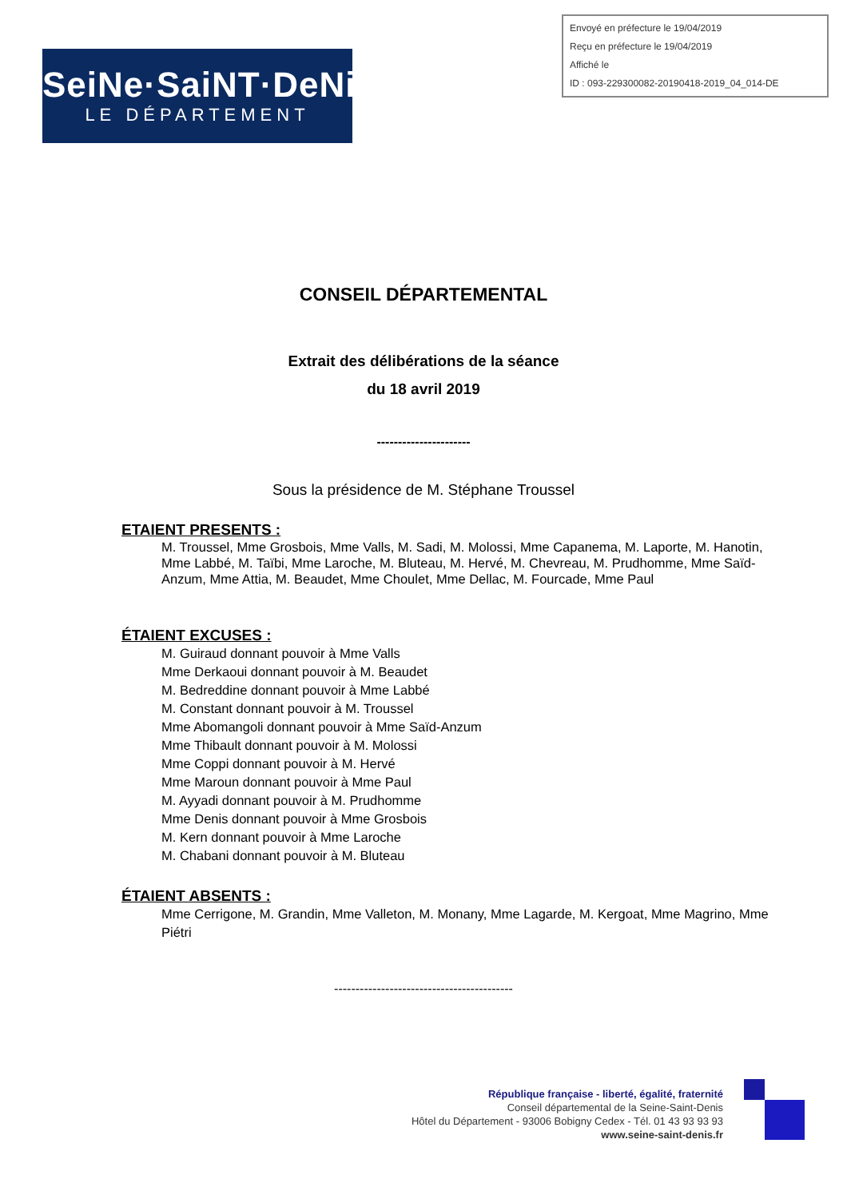Envoyé en préfecture le 19/04/2019
Reçu en préfecture le 19/04/2019
Affiché le
ID : 093-229300082-20190418-2019_04_014-DE
SeiNe·SaiNT·DeNiS
LE DÉPARTEMENT
CONSEIL DÉPARTEMENTAL
Extrait des délibérations de la séance
du 18 avril 2019
----------------------
Sous la présidence de M. Stéphane Troussel
ETAIENT PRESENTS :
M. Troussel, Mme Grosbois, Mme Valls, M. Sadi, M. Molossi, Mme Capanema, M. Laporte, M. Hanotin, Mme Labbé, M. Taïbi, Mme Laroche, M. Bluteau, M. Hervé, M. Chevreau, M. Prudhomme, Mme Saïd-Anzum, Mme Attia, M. Beaudet, Mme Choulet, Mme Dellac, M. Fourcade, Mme Paul
ÉTAIENT EXCUSES :
M. Guiraud donnant pouvoir à Mme Valls
Mme Derkaoui donnant pouvoir à M. Beaudet
M. Bedreddine donnant pouvoir à Mme Labbé
M. Constant donnant pouvoir à M. Troussel
Mme Abomangoli donnant pouvoir à Mme Saïd-Anzum
Mme Thibault donnant pouvoir à M. Molossi
Mme Coppi donnant pouvoir à M. Hervé
Mme Maroun donnant pouvoir à Mme Paul
M. Ayyadi donnant pouvoir à M. Prudhomme
Mme Denis donnant pouvoir à Mme Grosbois
M. Kern donnant pouvoir à Mme Laroche
M. Chabani donnant pouvoir à M. Bluteau
ÉTAIENT ABSENTS :
Mme Cerrigone, M. Grandin, Mme Valleton, M. Monany, Mme Lagarde, M. Kergoat, Mme Magrino, Mme Piétri
------------------------------------------
République française - liberté, égalité, fraternité
Conseil départemental de la Seine-Saint-Denis
Hôtel du Département - 93006 Bobigny Cedex - Tél. 01 43 93 93 93
www.seine-saint-denis.fr